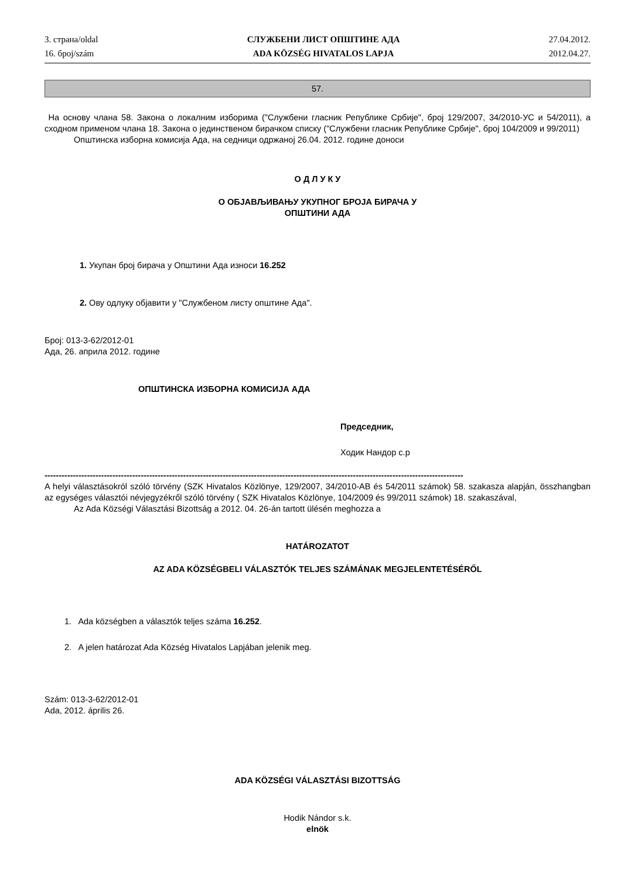3. страна/oldal
16. број/szám
СЛУЖБЕНИ ЛИСТ ОПШТИНЕ АДА
ADA KÖZSÉG HIVATALOS LAPJA
27.04.2012.
2012.04.27.
57.
На основу члана 58. Закона о локалним изборима ("Службени гласник Републике Србије", број 129/2007, 34/2010-УС и 54/2011), а сходном применом члана 18. Закона о јединственом бирачком списку ("Службени гласник Републике Србије", број 104/2009 и 99/2011)
Општинска изборна комисија Ада, на седници одржаној 26.04. 2012. године доноси
О Д Л У К У
О ОБЈАВЉИВАЊУ УКУПНОГ БРОЈА БИРАЧА У
ОПШТИНИ АДА
1. Укупан број бирача у Општини Ада износи 16.252
2. Ову одлуку објавити у "Службеном листу општине Ада".
Број: 013-3-62/2012-01
Ада, 26. априла 2012. године
ОПШТИНСКА ИЗБОРНА КОМИСИЈА АДА
Председник,
Ходик Нандор с.р
----------------------------------------------------------------------------------------------------------------------------------------------------
A helyi választásokról szóló törvény (SZK Hivatalos Közlönye, 129/2007, 34/2010-AB és 54/2011 számok) 58. szakasza alapján, összhangban az egységes választói névjegyzékről szóló törvény ( SZK Hivatalos Közlönye, 104/2009 és 99/2011 számok) 18. szakaszával,
Az Ada Községi Választási Bizottság a 2012. 04. 26-án tartott ülésén meghozza a
HATÁROZATOT
AZ ADA KÖZSÉGBELI VÁLASZTÓK TELJES SZÁMÁNAK MEGJELENTETÉSÉRŐL
1. Ada községben a választók teljes száma 16.252.
2. A jelen határozat Ada Község Hivatalos Lapjában jelenik meg.
Szám: 013-3-62/2012-01
Ada, 2012. április 26.
ADA KÖZSÉGI VÁLASZTÁSI BIZOTTSÁG
Hodik Nándor s.k.
elnök